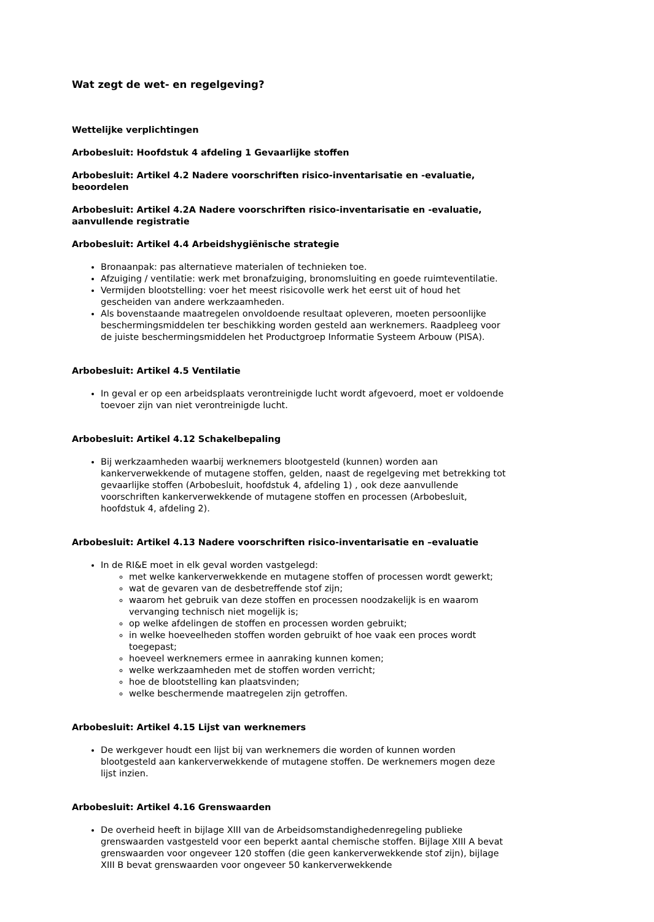Wat zegt de wet- en regelgeving?
Wettelijke verplichtingen
Arbobesluit: Hoofdstuk 4 afdeling 1 Gevaarlijke stoffen
Arbobesluit: Artikel 4.2 Nadere voorschriften risico-inventarisatie en -evaluatie, beoordelen
Arbobesluit: Artikel 4.2A Nadere voorschriften risico-inventarisatie en -evaluatie, aanvullende registratie
Arbobesluit: Artikel 4.4 Arbeidshygiënische strategie
Bronaanpak: pas alternatieve materialen of technieken toe.
Afzuiging / ventilatie: werk met bronafzuiging, bronomsluiting en goede ruimteventilatie.
Vermijden blootstelling: voer het meest risicovolle werk het eerst uit of houd het gescheiden van andere werkzaamheden.
Als bovenstaande maatregelen onvoldoende resultaat opleveren, moeten persoonlijke beschermingsmiddelen ter beschikking worden gesteld aan werknemers. Raadpleeg voor de juiste beschermingsmiddelen het Productgroep Informatie Systeem Arbouw (PISA).
Arbobesluit: Artikel 4.5 Ventilatie
In geval er op een arbeidsplaats verontreinigde lucht wordt afgevoerd, moet er voldoende toevoer zijn van niet verontreinigde lucht.
Arbobesluit: Artikel 4.12 Schakelbepaling
Bij werkzaamheden waarbij werknemers blootgesteld (kunnen) worden aan kankerverwekkende of mutagene stoffen, gelden, naast de regelgeving met betrekking tot gevaarlijke stoffen (Arbobesluit, hoofdstuk 4, afdeling 1) , ook deze aanvullende voorschriften kankerverwekkende of mutagene stoffen en processen (Arbobesluit, hoofdstuk 4, afdeling 2).
Arbobesluit: Artikel 4.13 Nadere voorschriften risico-inventarisatie en –evaluatie
In de RI&E moet in elk geval worden vastgelegd:
met welke kankerverwekkende en mutagene stoffen of processen wordt gewerkt;
wat de gevaren van de desbetreffende stof zijn;
waarom het gebruik van deze stoffen en processen noodzakelijk is en waarom vervanging technisch niet mogelijk is;
op welke afdelingen de stoffen en processen worden gebruikt;
in welke hoeveelheden stoffen worden gebruikt of hoe vaak een proces wordt toegepast;
hoeveel werknemers ermee in aanraking kunnen komen;
welke werkzaamheden met de stoffen worden verricht;
hoe de blootstelling kan plaatsvinden;
welke beschermende maatregelen zijn getroffen.
Arbobesluit: Artikel 4.15 Lijst van werknemers
De werkgever houdt een lijst bij van werknemers die worden of kunnen worden blootgesteld aan kankerverwekkende of mutagene stoffen. De werknemers mogen deze lijst inzien.
Arbobesluit: Artikel 4.16 Grenswaarden
De overheid heeft in bijlage XIII van de Arbeidsomstandighedenregeling publieke grenswaarden vastgesteld voor een beperkt aantal chemische stoffen. Bijlage XIII A bevat grenswaarden voor ongeveer 120 stoffen (die geen kankerverwekkende stof zijn), bijlage XIII B bevat grenswaarden voor ongeveer 50 kankerverwekkende